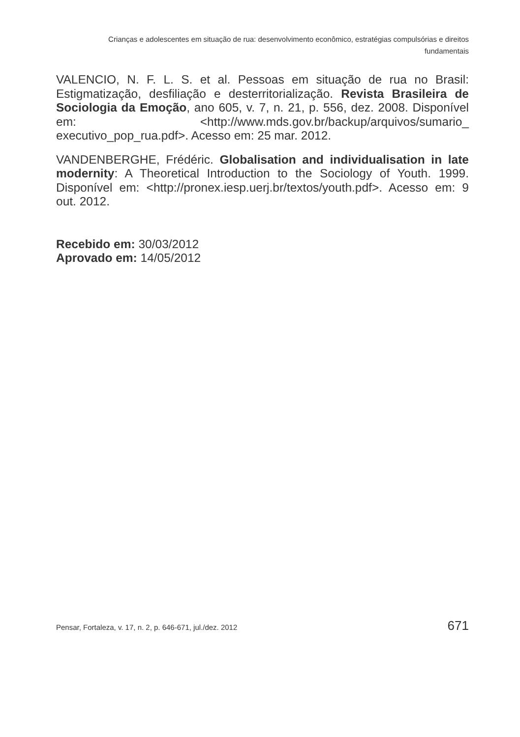Crianças e adolescentes em situação de rua: desenvolvimento econômico, estratégias compulsórias e direitos fundamentais
VALENCIO, N. F. L. S. et al. Pessoas em situação de rua no Brasil: Estigmatização, desfiliação e desterritorialização. Revista Brasileira de Sociologia da Emoção, ano 605, v. 7, n. 21, p. 556, dez. 2008. Disponível em: <http://www.mds.gov.br/backup/arquivos/sumario_ executivo_pop_rua.pdf>. Acesso em: 25 mar. 2012.
VANDENBERGHE, Frédéric. Globalisation and individualisation in late modernity: A Theoretical Introduction to the Sociology of Youth. 1999. Disponível em: <http://pronex.iesp.uerj.br/textos/youth.pdf>. Acesso em: 9 out. 2012.
Recebido em: 30/03/2012
Aprovado em: 14/05/2012
Pensar, Fortaleza, v. 17, n. 2, p. 646-671, jul./dez. 2012 671